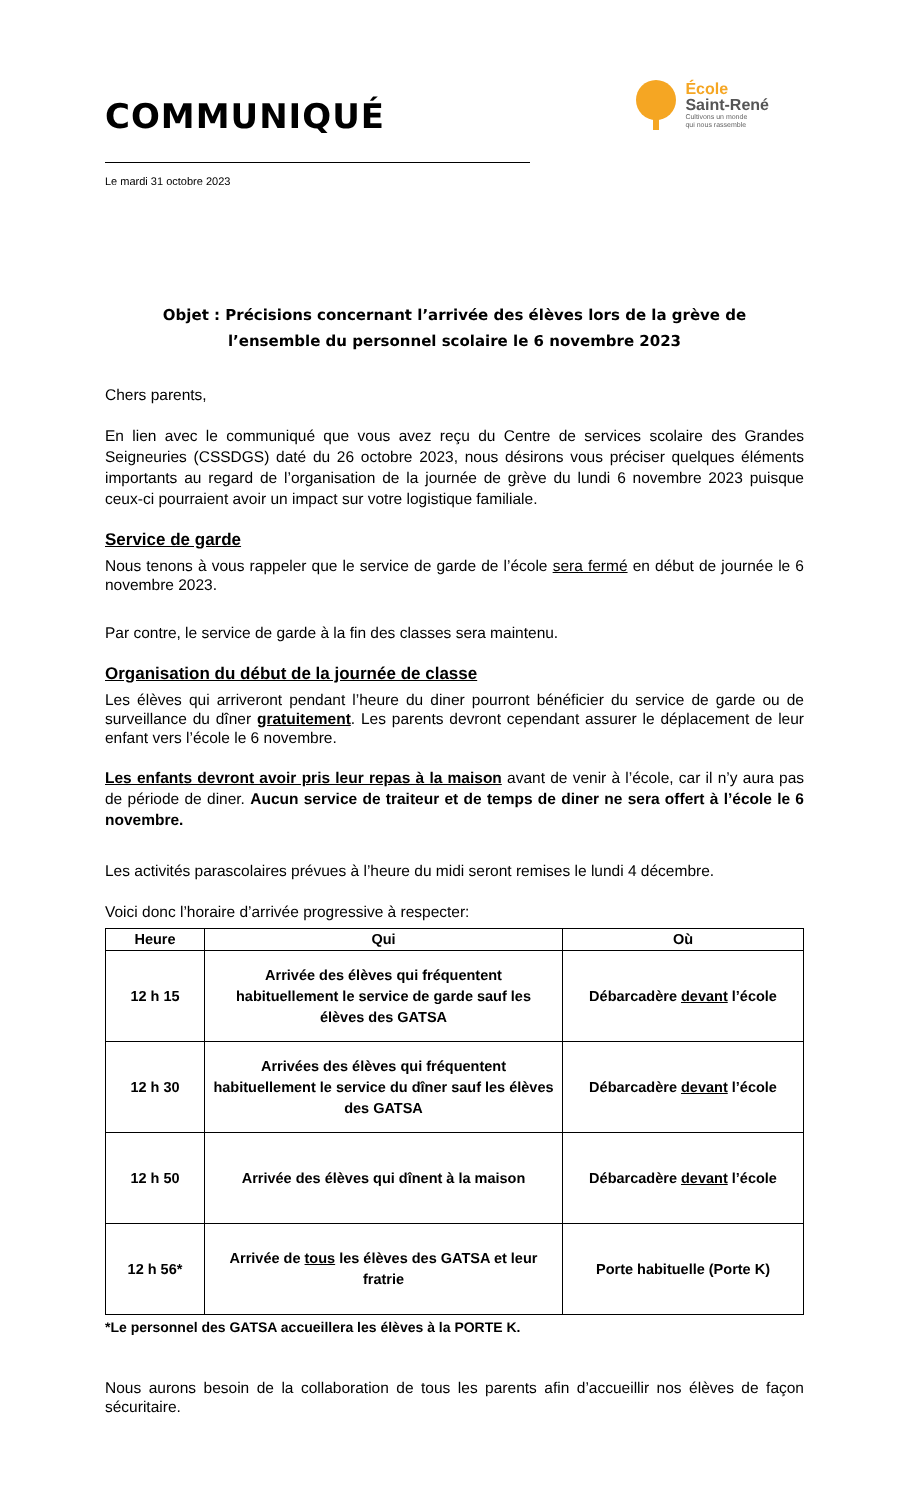COMMUNIQUÉ
École
Saint-René
Cultivons un monde
qui nous rassemble
Le mardi 31 octobre 2023
Objet : Précisions concernant l’arrivée des élèves lors de la grève de
l’ensemble du personnel scolaire le 6 novembre 2023
Chers parents,
En lien avec le communiqué que vous avez reçu du Centre de services scolaire des Grandes Seigneuries (CSSDGS) daté du 26 octobre 2023, nous désirons vous préciser quelques éléments importants au regard de l’organisation de la journée de grève du lundi 6 novembre 2023 puisque ceux-ci pourraient avoir un impact sur votre logistique familiale.
Service de garde
Nous tenons à vous rappeler que le service de garde de l’école sera fermé en début de journée le 6 novembre 2023.
Par contre, le service de garde à la fin des classes sera maintenu.
Organisation du début de la journée de classe
Les élèves qui arriveront pendant l’heure du diner pourront bénéficier du service de garde ou de surveillance du dîner gratuitement. Les parents devront cependant assurer le déplacement de leur enfant vers l’école le 6 novembre.
Les enfants devront avoir pris leur repas à la maison avant de venir à l’école, car il n’y aura pas de période de diner. Aucun service de traiteur et de temps de diner ne sera offert à l’école le 6 novembre.
Les activités parascolaires prévues à l’heure du midi seront remises le lundi 4 décembre.
Voici donc l’horaire d’arrivée progressive à respecter:
| Heure | Qui | Où |
| --- | --- | --- |
| 12 h 15 | Arrivée des élèves qui fréquentent habituellement le service de garde sauf les élèves des GATSA | Débarcadère devant l’école |
| 12 h 30 | Arrivées des élèves qui fréquentent habituellement le service du dîner sauf les élèves des GATSA | Débarcadère devant l’école |
| 12 h 50 | Arrivée des élèves qui dînent à la maison | Débarcadère devant l’école |
| 12 h 56* | Arrivée de tous les élèves des GATSA et leur fratrie | Porte habituelle (Porte K) |
*Le personnel des GATSA accueillera les élèves à la PORTE K.
Nous aurons besoin de la collaboration de tous les parents afin d’accueillir nos élèves de façon sécuritaire.